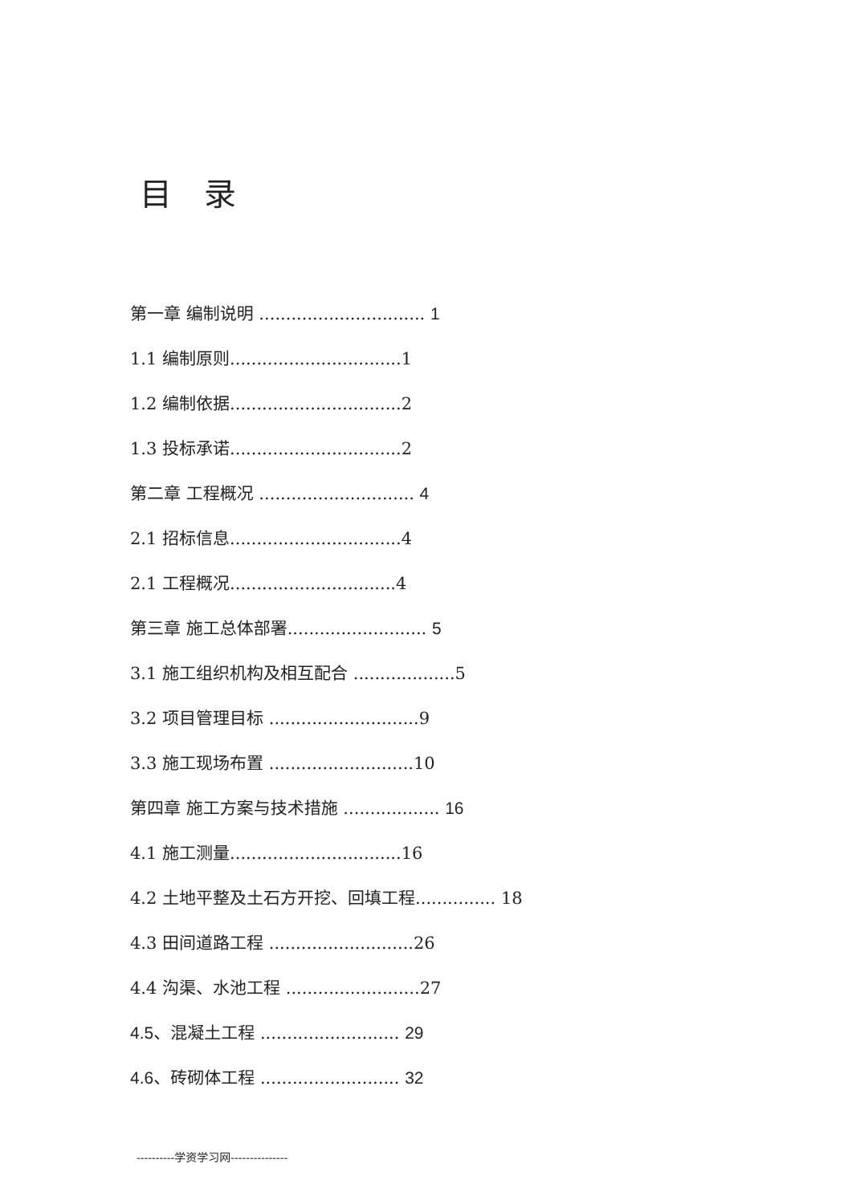目录
第一章 编制说明 ............................... 1
1.1 编制原则................................1
1.2 编制依据................................2
1.3 投标承诺................................2
第二章 工程概况 ............................. 4
2.1 招标信息................................4
2.1 工程概况...............................4
第三章 施工总体部署.......................... 5
3.1 施工组织机构及相互配合 ...................5
3.2 项目管理目标 ............................9
3.3 施工现场布置 ...........................10
第四章 施工方案与技术措施 .................. 16
4.1 施工测量................................16
4.2 土地平整及土石方开挖、回填工程............... 18
4.3 田间道路工程 ...........................26
4.4 沟渠、水池工程 .........................27
4.5、混凝土工程 .......................... 29
4.6、砖砌体工程 .......................... 32
----------学资学习网---------------